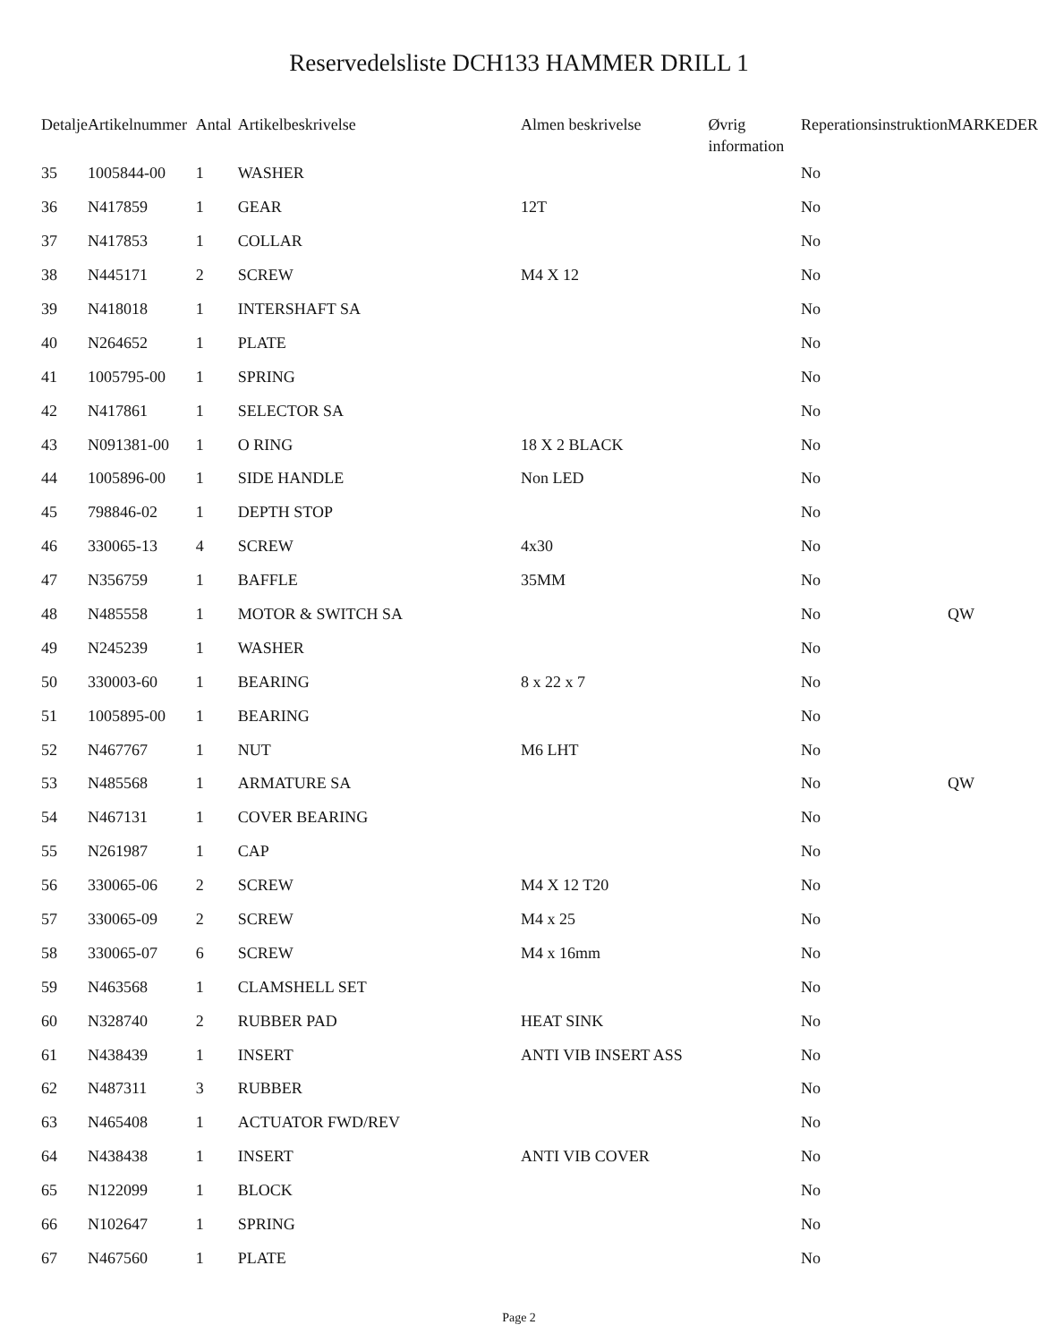Reservedelsliste DCH133 HAMMER DRILL 1
| Detalje | Artikelnummer | Antal | Artikelbeskrivelse | Almen beskrivelse | Øvrig information | Reperationsinstruktion | MARKEDER |
| --- | --- | --- | --- | --- | --- | --- | --- |
| 35 | 1005844-00 | 1 | WASHER | | | No | |
| 36 | N417859 | 1 | GEAR | 12T | | No | |
| 37 | N417853 | 1 | COLLAR | | | No | |
| 38 | N445171 | 2 | SCREW | M4 X 12 | | No | |
| 39 | N418018 | 1 | INTERSHAFT SA | | | No | |
| 40 | N264652 | 1 | PLATE | | | No | |
| 41 | 1005795-00 | 1 | SPRING | | | No | |
| 42 | N417861 | 1 | SELECTOR SA | | | No | |
| 43 | N091381-00 | 1 | O RING | 18 X 2 BLACK | | No | |
| 44 | 1005896-00 | 1 | SIDE HANDLE | Non LED | | No | |
| 45 | 798846-02 | 1 | DEPTH STOP | | | No | |
| 46 | 330065-13 | 4 | SCREW | 4x30 | | No | |
| 47 | N356759 | 1 | BAFFLE | 35MM | | No | |
| 48 | N485558 | 1 | MOTOR & SWITCH SA | | | No | QW |
| 49 | N245239 | 1 | WASHER | | | No | |
| 50 | 330003-60 | 1 | BEARING | 8 x 22 x 7 | | No | |
| 51 | 1005895-00 | 1 | BEARING | | | No | |
| 52 | N467767 | 1 | NUT | M6 LHT | | No | |
| 53 | N485568 | 1 | ARMATURE SA | | | No | QW |
| 54 | N467131 | 1 | COVER BEARING | | | No | |
| 55 | N261987 | 1 | CAP | | | No | |
| 56 | 330065-06 | 2 | SCREW | M4 X 12 T20 | | No | |
| 57 | 330065-09 | 2 | SCREW | M4 x 25 | | No | |
| 58 | 330065-07 | 6 | SCREW | M4 x 16mm | | No | |
| 59 | N463568 | 1 | CLAMSHELL SET | | | No | |
| 60 | N328740 | 2 | RUBBER PAD | HEAT SINK | | No | |
| 61 | N438439 | 1 | INSERT | ANTI VIB INSERT ASS | | No | |
| 62 | N487311 | 3 | RUBBER | | | No | |
| 63 | N465408 | 1 | ACTUATOR FWD/REV | | | No | |
| 64 | N438438 | 1 | INSERT | ANTI VIB COVER | | No | |
| 65 | N122099 | 1 | BLOCK | | | No | |
| 66 | N102647 | 1 | SPRING | | | No | |
| 67 | N467560 | 1 | PLATE | | | No | |
Page 2